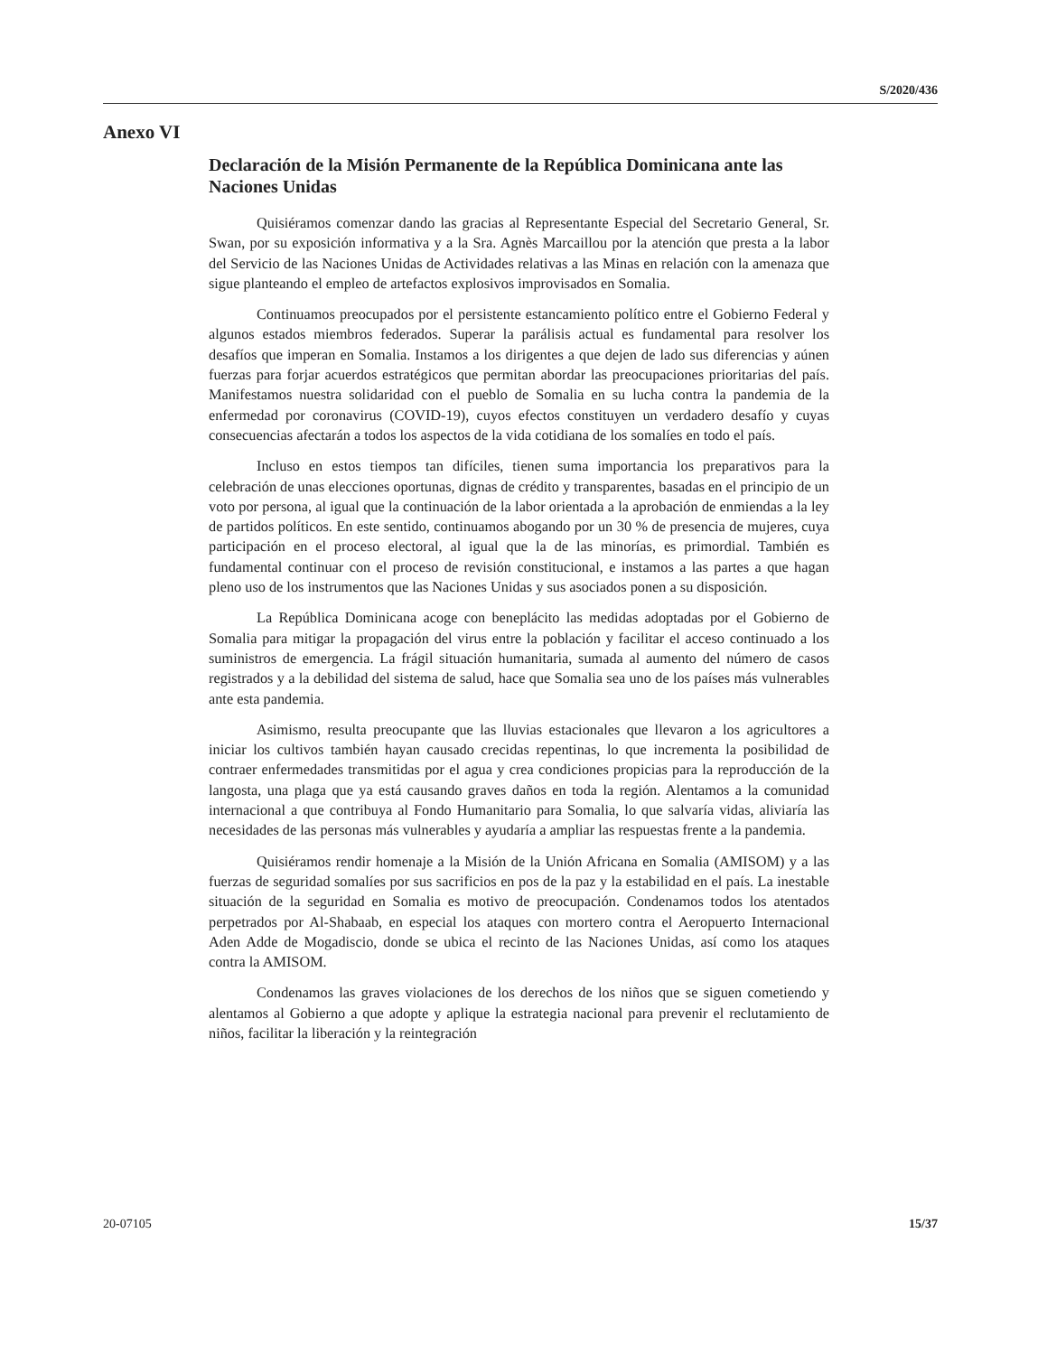S/2020/436
Anexo VI
Declaración de la Misión Permanente de la República Dominicana ante las Naciones Unidas
Quisiéramos comenzar dando las gracias al Representante Especial del Secretario General, Sr. Swan, por su exposición informativa y a la Sra. Agnès Marcaillou por la atención que presta a la labor del Servicio de las Naciones Unidas de Actividades relativas a las Minas en relación con la amenaza que sigue planteando el empleo de artefactos explosivos improvisados en Somalia.
Continuamos preocupados por el persistente estancamiento político entre el Gobierno Federal y algunos estados miembros federados. Superar la parálisis actual es fundamental para resolver los desafíos que imperan en Somalia. Instamos a los dirigentes a que dejen de lado sus diferencias y aúnen fuerzas para forjar acuerdos estratégicos que permitan abordar las preocupaciones prioritarias del país. Manifestamos nuestra solidaridad con el pueblo de Somalia en su lucha contra la pandemia de la enfermedad por coronavirus (COVID-19), cuyos efectos constituyen un verdadero desafío y cuyas consecuencias afectarán a todos los aspectos de la vida cotidiana de los somalíes en todo el país.
Incluso en estos tiempos tan difíciles, tienen suma importancia los preparativos para la celebración de unas elecciones oportunas, dignas de crédito y transparentes, basadas en el principio de un voto por persona, al igual que la continuación de la labor orientada a la aprobación de enmiendas a la ley de partidos políticos. En este sentido, continuamos abogando por un 30 % de presencia de mujeres, cuya participación en el proceso electoral, al igual que la de las minorías, es primordial. También es fundamental continuar con el proceso de revisión constitucional, e instamos a las partes a que hagan pleno uso de los instrumentos que las Naciones Unidas y sus asociados ponen a su disposición.
La República Dominicana acoge con beneplácito las medidas adoptadas por el Gobierno de Somalia para mitigar la propagación del virus entre la población y facilitar el acceso continuado a los suministros de emergencia. La frágil situación humanitaria, sumada al aumento del número de casos registrados y a la debilidad del sistema de salud, hace que Somalia sea uno de los países más vulnerables ante esta pandemia.
Asimismo, resulta preocupante que las lluvias estacionales que llevaron a los agricultores a iniciar los cultivos también hayan causado crecidas repentinas, lo que incrementa la posibilidad de contraer enfermedades transmitidas por el agua y crea condiciones propicias para la reproducción de la langosta, una plaga que ya está causando graves daños en toda la región. Alentamos a la comunidad internacional a que contribuya al Fondo Humanitario para Somalia, lo que salvaría vidas, aliviaría las necesidades de las personas más vulnerables y ayudaría a ampliar las respuestas frente a la pandemia.
Quisiéramos rendir homenaje a la Misión de la Unión Africana en Somalia (AMISOM) y a las fuerzas de seguridad somalíes por sus sacrificios en pos de la paz y la estabilidad en el país. La inestable situación de la seguridad en Somalia es motivo de preocupación. Condenamos todos los atentados perpetrados por Al-Shabaab, en especial los ataques con mortero contra el Aeropuerto Internacional Aden Adde de Mogadiscio, donde se ubica el recinto de las Naciones Unidas, así como los ataques contra la AMISOM.
Condenamos las graves violaciones de los derechos de los niños que se siguen cometiendo y alentamos al Gobierno a que adopte y aplique la estrategia nacional para prevenir el reclutamiento de niños, facilitar la liberación y la reintegración
20-07105 15/37